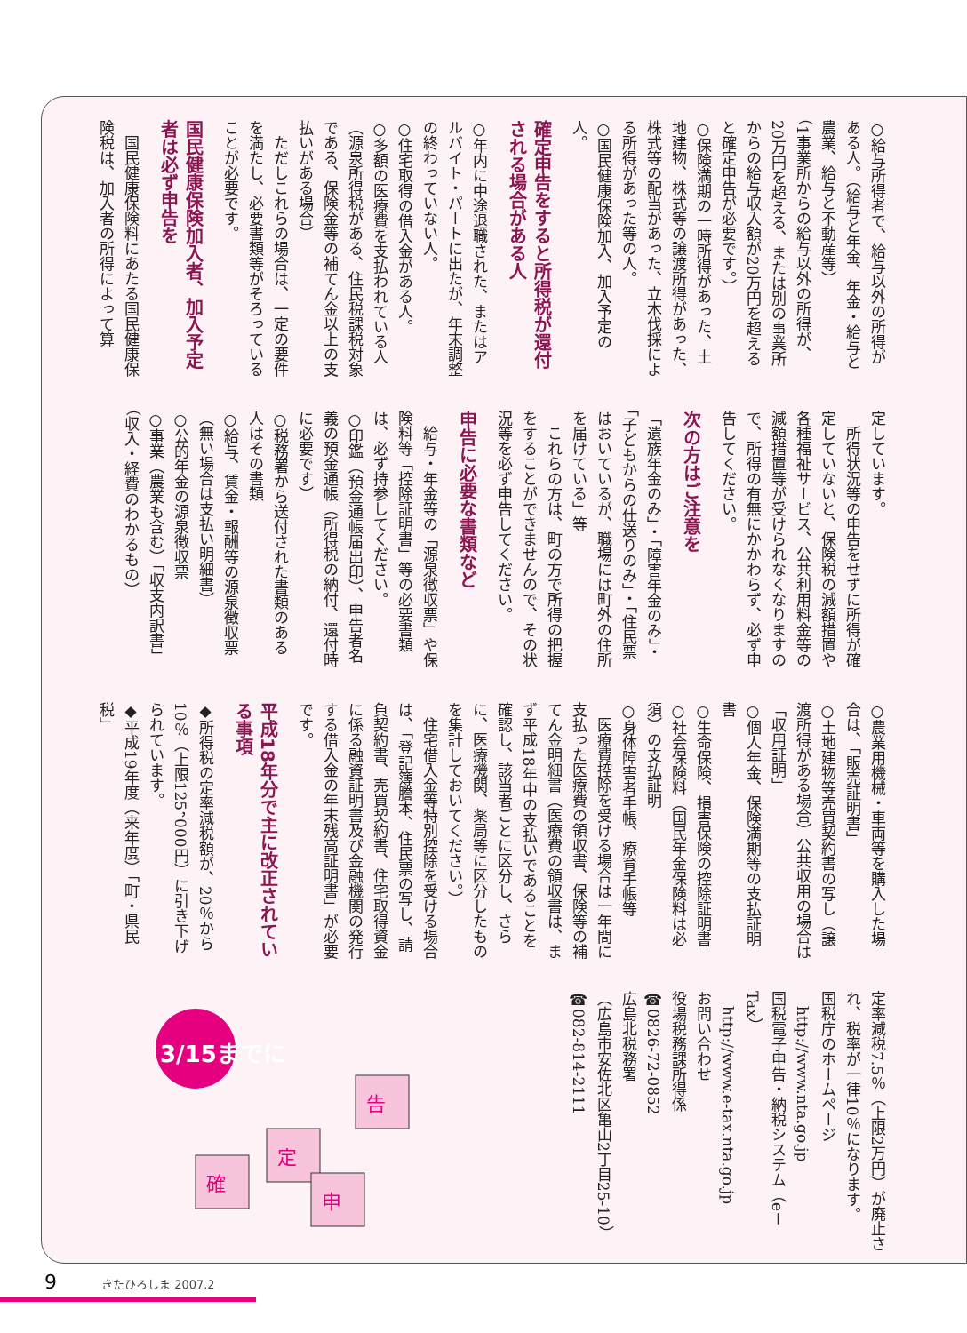○給与所得者で、給与以外の所得がある人。（給与と年金、年金・給与と農業、給与と不動産等）
（1事業所からの給与以外の所得が、20万円を超える、または別の事業所からの給与収入額が20万円を超えると確定申告が必要です。）
○保険満期の一時所得があった、土地建物、株式等の譲渡所得があった、株式等の配当があった、立木伐採による所得があった等の人。
○国民健康保険加入、加入予定の人。
確定申告をすると所得税が還付される場合がある人
○年内に中途退職された、またはアルバイト・パートに出たが、年末調整の終わっていない人。
○住宅取得の借入金がある人。
○多額の医療費を支払われている人
（源泉所得税がある、住民税課税対象である、保険金等の補てん金以上の支払いがある場合）
　ただしこれらの場合は、一定の要件を満たし、必要書類等がそろっていることが必要です。
国民健康保険加入者、加入予定者は必ず申告を
　国民健康保険料にあたる国民健康保険税は、加入者の所得によって算
定しています。
　所得状況等の申告をせずに所得が確定していないと、保険税の減額措置や各種福祉サービス、公共利用料金等の減額措置等が受けられなくなりますので、所得の有無にかかわらず、必ず申告してください。
次の方はご注意を
「遺族年金のみ」・「障害年金のみ」・「子どもからの仕送りのみ」・「住民票はおいているが、職場には町外の住所を届けている」等
　これらの方は、町の方で所得の把握をすることができませんので、その状況等を必ず申告してください。
申告に必要な書類など
　給与・年金等の「源泉徴収票」や保険料等「控除証明書」等の必要書類は、必ず持参してください。
○印鑑（預金通帳届出印）、申告者名義の預金通帳（所得税の納付、還付時に必要です）
○税務署から送付された書類のある人はその書類
○給与、賃金・報酬等の源泉徴収票（無い場合は支払い明細書）
○公的年金の源泉徴収票
○事業（農業も含む）「収支内訳書」（収入・経費のわかるもの）
○農業用機械・車両等を購入した場合は、「販売証明書」
○土地建物等売買契約書の写し（譲渡所得がある場合）公共収用の場合は「収用証明」
○個人年金、保険満期等の支払証明書
○生命保険、損害保険の控除証明書
○社会保険料（国民年金保険料は必須）の支払証明
○身体障害者手帳、療育手帳等
　医療費控除を受ける場合は一年間に支払った医療費の領収書、保険等の補てん金明細書（医療費の領収書は、まず平成18年中の支払いであることを確認し、該当者ごとに区分し、さらに、医療機関、薬局等に区分したものを集計しておいてください。）
　住宅借入金等特別控除を受ける場合は、「登記簿謄本、住民票の写し、請負契約書、売買契約書、住宅取得資金に係る融資証明書及び金融機関の発行する借入金の年末残高証明書」が必要です。
平成18年分で主に改正されている事項
◆所得税の定率減税額が、20％から10％（上限125，000円）に引き下げられています。
◆平成19年度（来年度）「町・県民税」
定率減税7.5％（上限2万円）が廃止され、税率が一律10％になります。
国税庁のホームページ
　http://www.nta.go.jp
国税電子申告・納税システム（e－Tax）
　http://www.e-tax.nta.go.jp
お問い合わせ
役場税務課所得係
☎0826-72-0852
広島北税務署
（広島市安佐北区亀山2丁目25-10）
☎082-814-2111
3/15までに
確
定
申
告
9 きたひろしま 2007.2